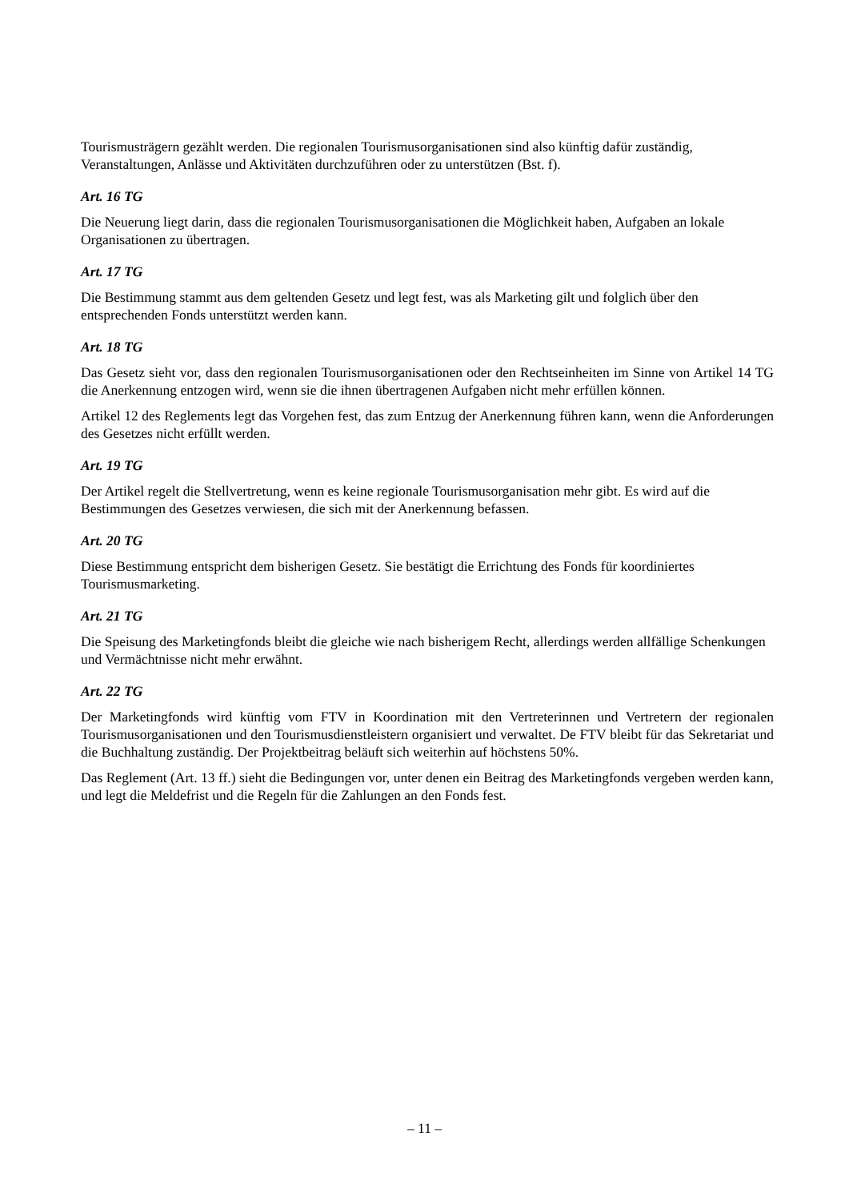Tourismusträgern gezählt werden. Die regionalen Tourismusorganisationen sind also künftig dafür zuständig, Veranstaltungen, Anlässe und Aktivitäten durchzuführen oder zu unterstützen (Bst. f).
Art. 16 TG
Die Neuerung liegt darin, dass die regionalen Tourismusorganisationen die Möglichkeit haben, Aufgaben an lokale Organisationen zu übertragen.
Art. 17 TG
Die Bestimmung stammt aus dem geltenden Gesetz und legt fest, was als Marketing gilt und folglich über den entsprechenden Fonds unterstützt werden kann.
Art. 18 TG
Das Gesetz sieht vor, dass den regionalen Tourismusorganisationen oder den Rechtseinheiten im Sinne von Artikel 14 TG die Anerkennung entzogen wird, wenn sie die ihnen übertragenen Aufgaben nicht mehr erfüllen können.
Artikel 12 des Reglements legt das Vorgehen fest, das zum Entzug der Anerkennung führen kann, wenn die Anforderungen des Gesetzes nicht erfüllt werden.
Art. 19 TG
Der Artikel regelt die Stellvertretung, wenn es keine regionale Tourismusorganisation mehr gibt. Es wird auf die Bestimmungen des Gesetzes verwiesen, die sich mit der Anerkennung befassen.
Art. 20 TG
Diese Bestimmung entspricht dem bisherigen Gesetz. Sie bestätigt die Errichtung des Fonds für koordiniertes Tourismusmarketing.
Art. 21 TG
Die Speisung des Marketingfonds bleibt die gleiche wie nach bisherigem Recht, allerdings werden allfällige Schenkungen und Vermächtnisse nicht mehr erwähnt.
Art. 22 TG
Der Marketingfonds wird künftig vom FTV in Koordination mit den Vertreterinnen und Vertretern der regionalen Tourismusorganisationen und den Tourismusdienstleistern organisiert und verwaltet. De FTV bleibt für das Sekretariat und die Buchhaltung zuständig. Der Projektbeitrag beläuft sich weiterhin auf höchstens 50%.
Das Reglement (Art. 13 ff.) sieht die Bedingungen vor, unter denen ein Beitrag des Marketingfonds vergeben werden kann, und legt die Meldefrist und die Regeln für die Zahlungen an den Fonds fest.
– 11 –